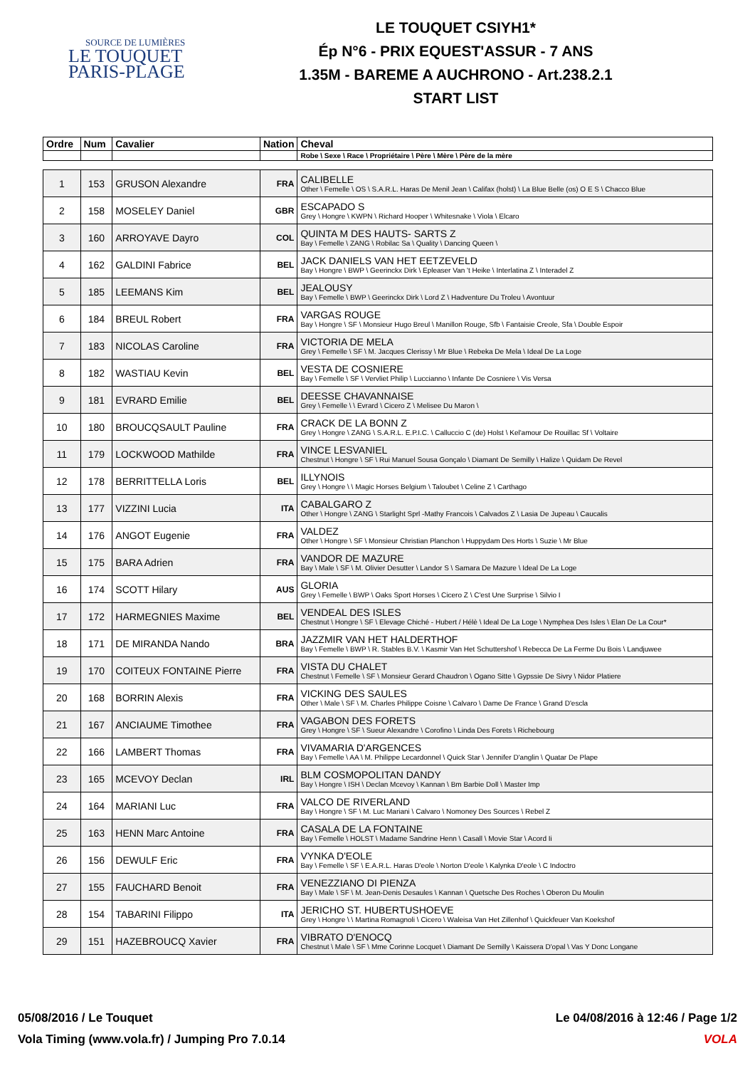SOURCE DE LUMIÈRES
LE TOUQUET
PARIS-PLAGE
LE TOUQUET CSIYH1*
Ép N°6 - PRIX EQUEST'ASSUR - 7 ANS
1.35M - BAREME A AUCHRONO - Art.238.2.1
START LIST
| Ordre | Num | Cavalier | Nation | Cheval |
| --- | --- | --- | --- | --- |
| | | | | Robe \ Sexe \ Race \ Propriétaire \ Père \ Mère \ Père de la mère |
| 1 | 153 | GRUSON Alexandre | FRA | CALIBELLE Other \ Femelle \ OS \ S.A.R.L. Haras De Menil Jean \ Califax (holst) \ La Blue Belle (os) O E S \ Chacco Blue |
| 2 | 158 | MOSELEY Daniel | GBR | ESCAPADO S Grey \ Hongre \ KWPN \ Richard Hooper \ Whitesnake \ Viola \ Elcaro |
| 3 | 160 | ARROYAVE Dayro | COL | QUINTA M DES HAUTS- SARTS Z Bay \ Femelle \ ZANG \ Robilac Sa \ Quality \ Dancing Queen \ |
| 4 | 162 | GALDINI Fabrice | BEL | JACK DANIELS VAN HET EETZEVELD Bay \ Hongre \ BWP \ Geerinckx Dirk \ Epleaser Van 't Heike \ Interlatina Z \ Interadel Z |
| 5 | 185 | LEEMANS Kim | BEL | JEALOUSY Bay \ Femelle \ BWP \ Geerinckx Dirk \ Lord Z \ Hadventure Du Troleu \ Avontuur |
| 6 | 184 | BREUL Robert | FRA | VARGAS ROUGE Bay \ Hongre \ SF \ Monsieur Hugo Breul \ Manillon Rouge, Sfb \ Fantaisie Creole, Sfa \ Double Espoir |
| 7 | 183 | NICOLAS Caroline | FRA | VICTORIA DE MELA Grey \ Femelle \ SF \ M. Jacques Clerissy \ Mr Blue \ Rebeka De Mela \ Ideal De La Loge |
| 8 | 182 | WASTIAU Kevin | BEL | VESTA DE COSNIERE Bay \ Femelle \ SF \ Vervliet Philip \ Luccianno \ Infante De Cosniere \ Vis Versa |
| 9 | 181 | EVRARD Emilie | BEL | DEESSE CHAVANNAISE Grey \ Femelle \ \ Evrard \ Cicero Z \ Melisee Du Maron \ |
| 10 | 180 | BROUCQSAULT Pauline | FRA | CRACK DE LA BONN Z Grey \ Hongre \ ZANG \ S.A.R.L. E.P.I.C. \ Calluccio C (de) Holst \ Kel'amour De Rouillac Sf \ Voltaire |
| 11 | 179 | LOCKWOOD Mathilde | FRA | VINCE LESVANIEL Chestnut \ Hongre \ SF \ Rui Manuel Sousa Gonçalo \ Diamant De Semilly \ Halize \ Quidam De Revel |
| 12 | 178 | BERRITTELLA Loris | BEL | ILLYNOIS Grey \ Hongre \ \ Magic Horses Belgium \ Taloubet \ Celine Z \ Carthago |
| 13 | 177 | VIZZINI Lucia | ITA | CABALGARO Z Other \ Hongre \ ZANG \ Starlight Sprl -Mathy Francois \ Calvados Z \ Lasia De Jupeau \ Caucalis |
| 14 | 176 | ANGOT Eugenie | FRA | VALDEZ Other \ Hongre \ SF \ Monsieur Christian Planchon \ Huppydam Des Horts \ Suzie \ Mr Blue |
| 15 | 175 | BARA Adrien | FRA | VANDOR DE MAZURE Bay \ Male \ SF \ M. Olivier Desutter \ Landor S \ Samara De Mazure \ Ideal De La Loge |
| 16 | 174 | SCOTT Hilary | AUS | GLORIA Grey \ Femelle \ BWP \ Oaks Sport Horses \ Cicero Z \ C'est Une Surprise \ Silvio I |
| 17 | 172 | HARMEGNIES Maxime | BEL | VENDEAL DES ISLES Chestnut \ Hongre \ SF \ Elevage Chiché - Hubert / Hélè \ Ideal De La Loge \ Nymphea Des Isles \ Elan De La Cour* |
| 18 | 171 | DE MIRANDA Nando | BRA | JAZZMIR VAN HET HALDERTHOF Bay \ Femelle \ BWP \ R. Stables B.V. \ Kasmir Van Het Schuttershof \ Rebecca De La Ferme Du Bois \ Landjuwee |
| 19 | 170 | COITEUX FONTAINE Pierre | FRA | VISTA DU CHALET Chestnut \ Femelle \ SF \ Monsieur Gerard Chaudron \ Ogano Sitte \ Gypssie De Sivry \ Nidor Platiere |
| 20 | 168 | BORRIN Alexis | FRA | VICKING DES SAULES Other \ Male \ SF \ M. Charles Philippe Coisne \ Calvaro \ Dame De France \ Grand D'escla |
| 21 | 167 | ANCIAUME Timothee | FRA | VAGABON DES FORETS Grey \ Hongre \ SF \ Sueur Alexandre \ Corofino \ Linda Des Forets \ Richebourg |
| 22 | 166 | LAMBERT Thomas | FRA | VIVAMARIA D'ARGENCES Bay \ Femelle \ AA \ M. Philippe Lecardonnel \ Quick Star \ Jennifer D'anglin \ Quatar De Plape |
| 23 | 165 | MCEVOY Declan | IRL | BLM COSMOPOLITAN DANDY Bay \ Hongre \ ISH \ Declan Mcevoy \ Kannan \ Bm Barbie Doll \ Master Imp |
| 24 | 164 | MARIANI Luc | FRA | VALCO DE RIVERLAND Bay \ Hongre \ SF \ M. Luc Mariani \ Calvaro \ Nomoney Des Sources \ Rebel Z |
| 25 | 163 | HENN Marc Antoine | FRA | CASALA DE LA FONTAINE Bay \ Femelle \ HOLST \ Madame Sandrine Henn \ Casall \ Movie Star \ Acord Ii |
| 26 | 156 | DEWULF Eric | FRA | VYNKA D'EOLE Bay \ Femelle \ SF \ E.A.R.L. Haras D'eole \ Norton D'eole \ Kalynka D'eole \ C Indoctro |
| 27 | 155 | FAUCHARD Benoit | FRA | VENEZZIANO DI PIENZA Bay \ Male \ SF \ M. Jean-Denis Desaules \ Kannan \ Quetsche Des Roches \ Oberon Du Moulin |
| 28 | 154 | TABARINI Filippo | ITA | JERICHO ST. HUBERTUSHOEVE Grey \ Hongre \ \ Martina Romagnoli \ Cicero \ Waleisa Van Het Zillenhof \ Quickfeuer Van Koekshof |
| 29 | 151 | HAZEBROUCQ Xavier | FRA | VIBRATO D'ENOCQ Chestnut \ Male \ SF \ Mme Corinne Locquet \ Diamant De Semilly \ Kaissera D'opal \ Vas Y Donc Longane |
05/08/2016 / Le Touquet Le 04/08/2016 à 12:46 / Page 1/2
Vola Timing (www.vola.fr) / Jumping Pro 7.0.14 VOLA